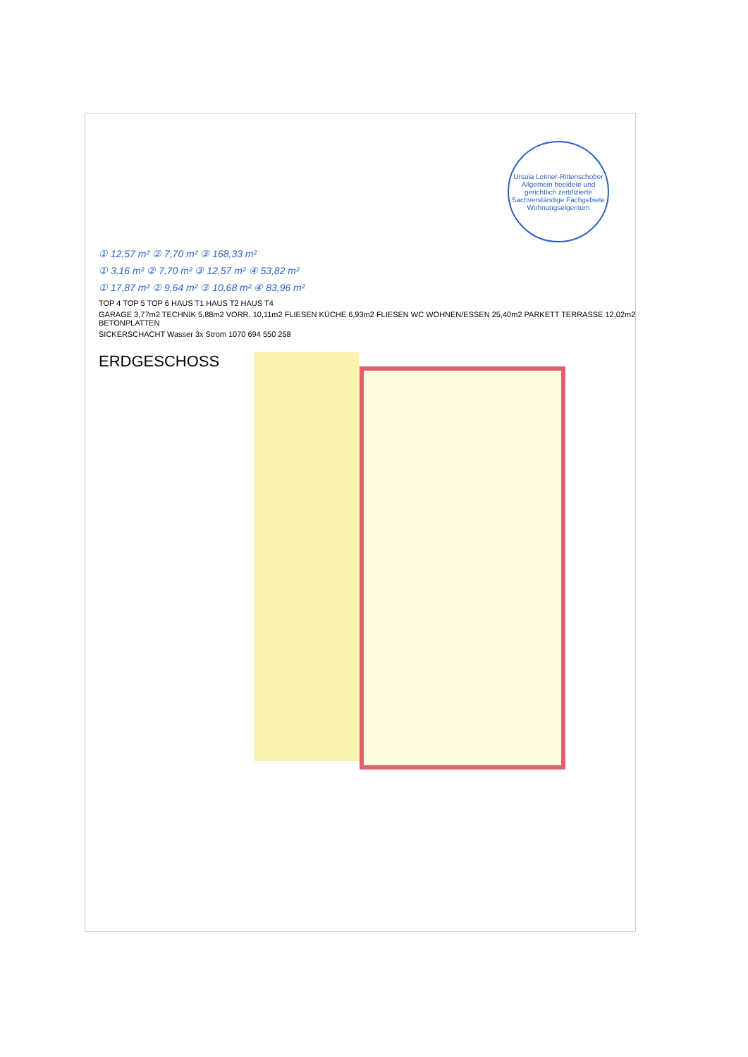Ursula Leitner-Rittenschober Allgemein beeidete und gerichtlich zertifizierte Sachverständige Fachgebiete Wohnungseigentum
① 12,57 m² ② 7,70 m² ③ 168,33 m²
① 3,16 m² ② 7,70 m² ③ 12,57 m² ④ 53,82 m²
① 17,87 m² ② 9,64 m² ③ 10,68 m² ④ 83,96 m²
TOP 4 TOP 5 TOP 6 HAUS T1 HAUS T2 HAUS T4
GARAGE 3,77m2 TECHNIK 5,88m2 VORR. 10,11m2 FLIESEN KÜCHE 6,93m2 FLIESEN WC WOHNEN/ESSEN 25,40m2 PARKETT TERRASSE 12,02m2 BETONPLATTEN
SICKERSCHACHT Wasser 3x Strom 1070 694 550 258
ERDGESCHOSS